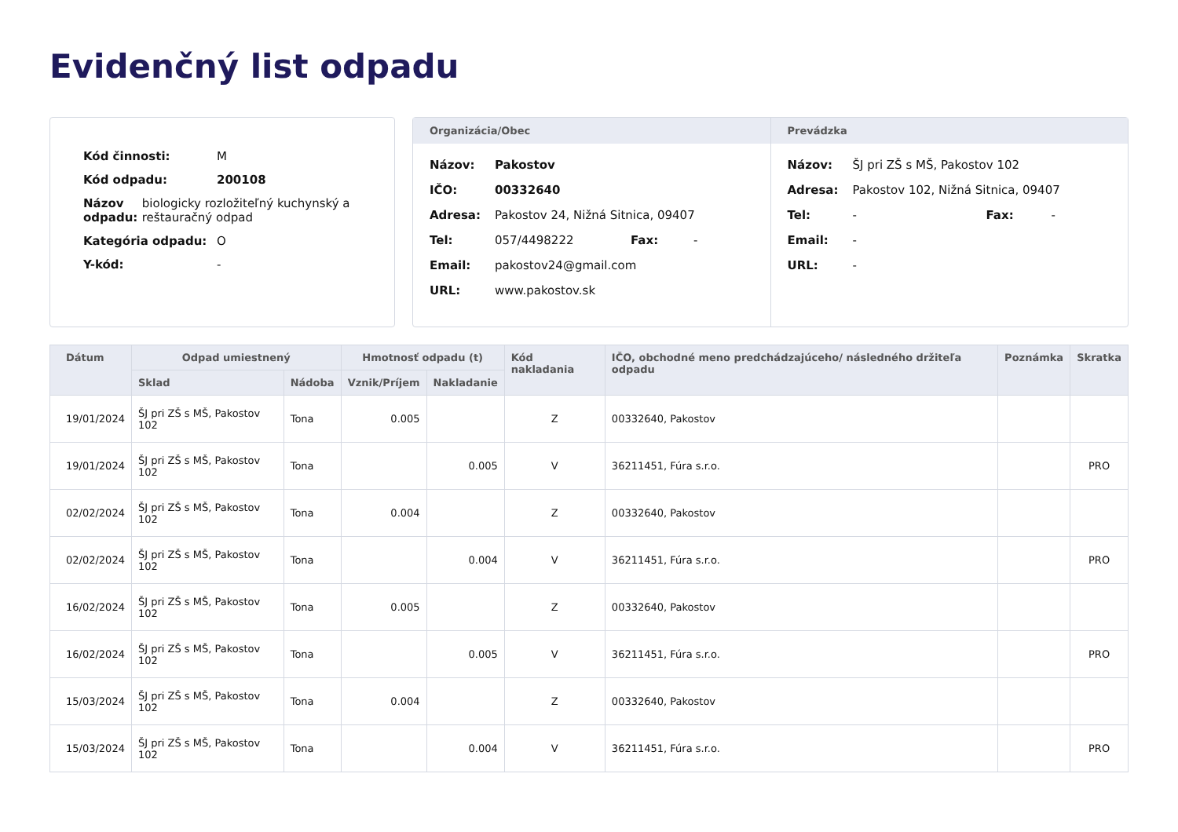Evidenčný list odpadu
Kód činnosti: M
Kód odpadu: 200108
Názov odpadu: biologicky rozložiteľný kuchynský a reštauračný odpad
Kategória odpadu: O
Y-kód: -
Organizácia/Obec
Názov: Pakostov
IČO: 00332640
Adresa: Pakostov 24, Nižná Sitnica, 09407
Tel: 057/4498222 Fax: -
Email: pakostov24@gmail.com
URL: www.pakostov.sk
Prevádzka
Názov: ŠJ pri ZŠ s MŠ, Pakostov 102
Adresa: Pakostov 102, Nižná Sitnica, 09407
Tel: - Fax: -
Email: -
URL: -
| Dátum | Odpad umiestnený | | Hmotnosť odpadu (t) | | Kód nakladania | IČO, obchodné meno predchádzajúceho/ následného držiteľa odpadu | Poznámka | Skratka |
| --- | --- | --- | --- | --- | --- | --- | --- | --- |
| | Sklad | Nádoba | Vznik/Príjem | Nakladanie | | | | |
| 19/01/2024 | ŠJ pri ZŠ s MŠ, Pakostov 102 | Tona | 0.005 | | Z | 00332640, Pakostov | | |
| 19/01/2024 | ŠJ pri ZŠ s MŠ, Pakostov 102 | Tona | | 0.005 | V | 36211451, Fúra s.r.o. | | PRO |
| 02/02/2024 | ŠJ pri ZŠ s MŠ, Pakostov 102 | Tona | 0.004 | | Z | 00332640, Pakostov | | |
| 02/02/2024 | ŠJ pri ZŠ s MŠ, Pakostov 102 | Tona | | 0.004 | V | 36211451, Fúra s.r.o. | | PRO |
| 16/02/2024 | ŠJ pri ZŠ s MŠ, Pakostov 102 | Tona | 0.005 | | Z | 00332640, Pakostov | | |
| 16/02/2024 | ŠJ pri ZŠ s MŠ, Pakostov 102 | Tona | | 0.005 | V | 36211451, Fúra s.r.o. | | PRO |
| 15/03/2024 | ŠJ pri ZŠ s MŠ, Pakostov 102 | Tona | 0.004 | | Z | 00332640, Pakostov | | |
| 15/03/2024 | ŠJ pri ZŠ s MŠ, Pakostov 102 | Tona | | 0.004 | V | 36211451, Fúra s.r.o. | | PRO |